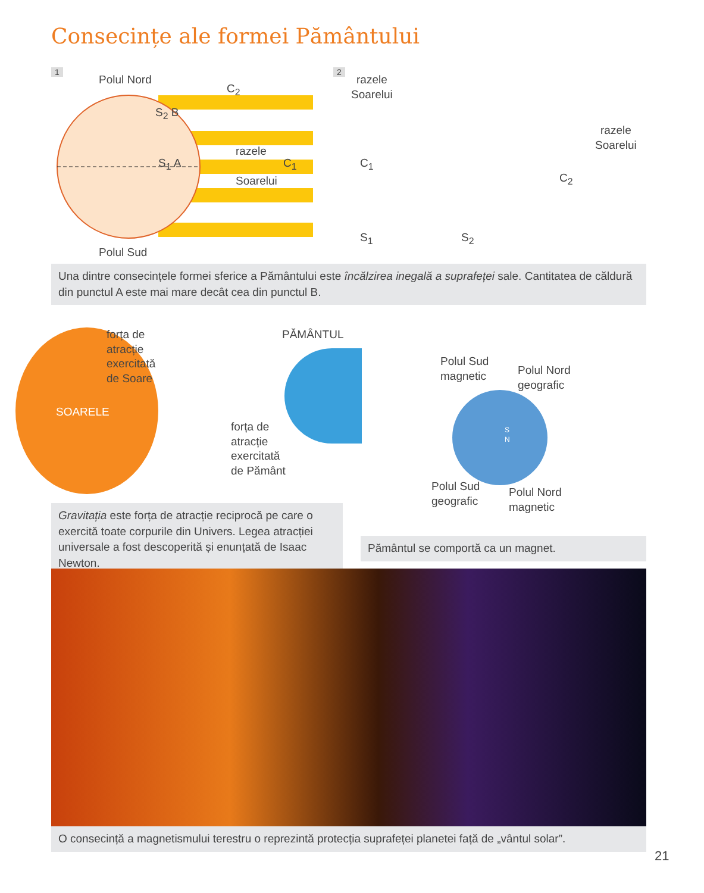Consecințe ale formei Pământului
1
Polul Nord
C<sub>2</sub>
S<sub>2</sub> B
razele
S<sub>1</sub> A C<sub>1</sub>
Soarelui
Polul Sud
2
razele
Soarelui
razele
Soarelui
C<sub>1</sub>
S<sub>1</sub>
C<sub>2</sub>
S<sub>2</sub>
Una dintre consecințele formei sferice a Pământului este încălzirea inegală a suprafeței sale. Cantitatea de căldură din punctul A este mai mare decât cea din punctul B.
SOARELE
forța de
atracție
exercitată
de Soare
PĂMÂNTUL
forța de
atracție
exercitată
de Pământ
Gravitația este forța de atracție reciprocă pe care o exercită toate corpurile din Univers. Legea atracției universale a fost descoperită și enunțată de Isaac Newton.
Polul Sud
magnetic
Polul Nord
geografic
S
N
Polul Sud
geografic
Polul Nord
magnetic
Pământul se comportă ca un magnet.
O consecință a magnetismului terestru o reprezintă protecția suprafeței planetei față de „vântul solar”.
21